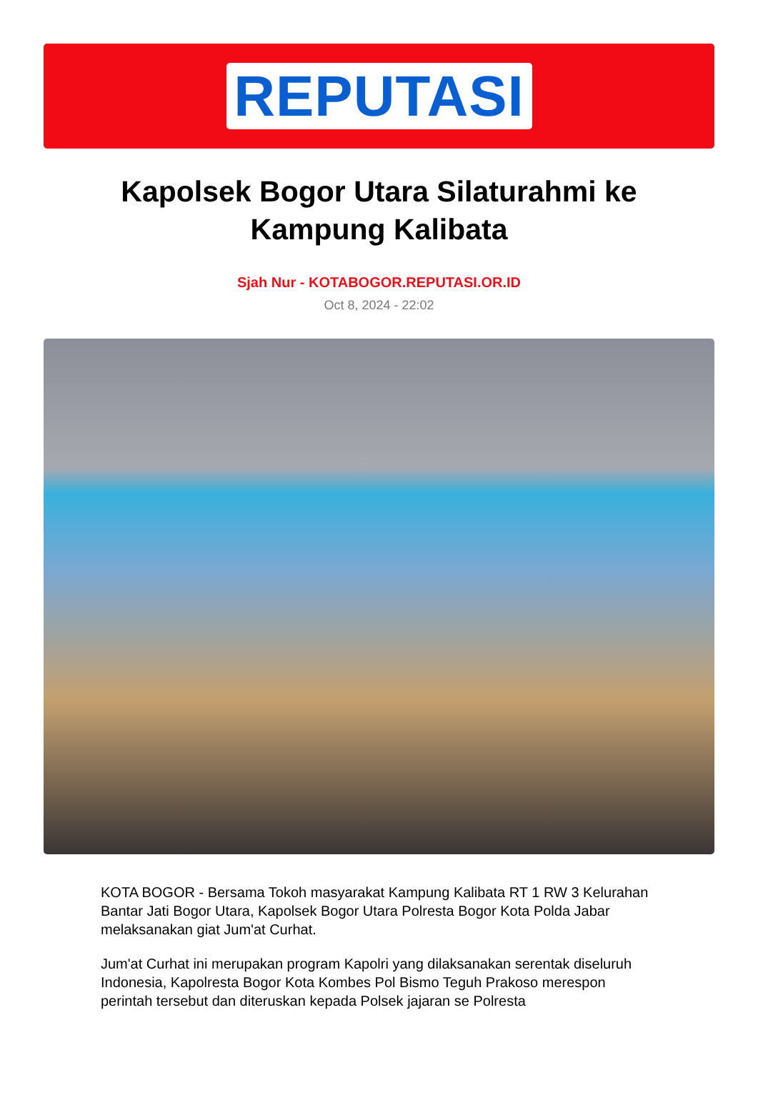REPUTASI
Kapolsek Bogor Utara Silaturahmi ke Kampung Kalibata
Sjah Nur - KOTABOGOR.REPUTASI.OR.ID
Oct 8, 2024 - 22:02
KOTA BOGOR - Bersama Tokoh masyarakat Kampung Kalibata RT 1 RW 3 Kelurahan Bantar Jati Bogor Utara, Kapolsek Bogor Utara Polresta Bogor Kota Polda Jabar melaksanakan giat Jum'at Curhat.
Jum'at Curhat ini merupakan program Kapolri yang dilaksanakan serentak diseluruh Indonesia, Kapolresta Bogor Kota Kombes Pol Bismo Teguh Prakoso merespon perintah tersebut dan diteruskan kepada Polsek jajaran se Polresta